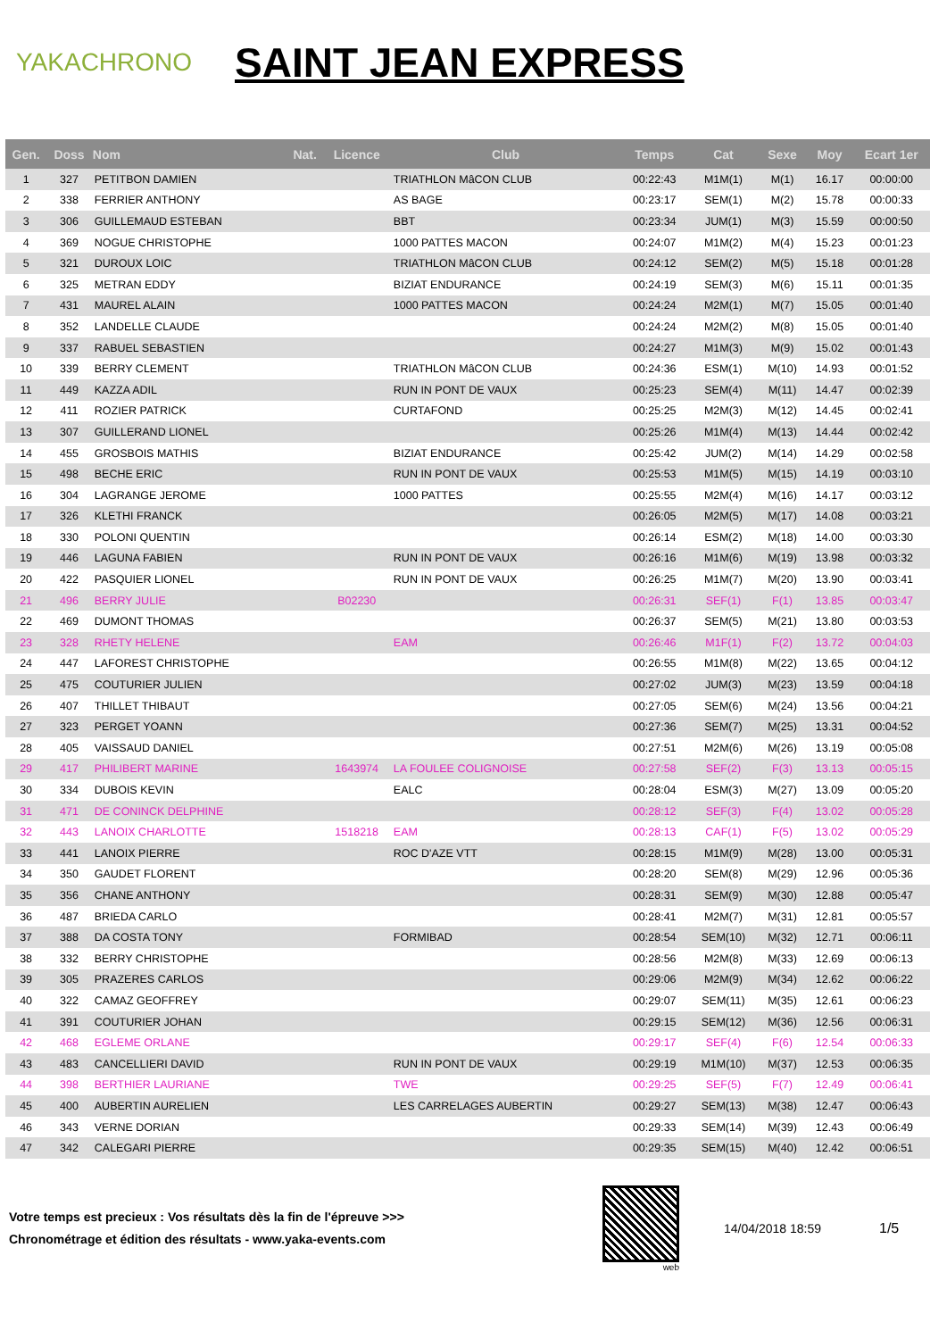YAKACHRONO
SAINT JEAN EXPRESS
| Gen. | Doss | Nom | Nat. | Licence | Club | Temps | Cat | Sexe | Moy | Ecart 1er |
| --- | --- | --- | --- | --- | --- | --- | --- | --- | --- | --- |
| 1 | 327 | PETITBON DAMIEN | | | TRIATHLON MâCON CLUB | 00:22:43 | M1M(1) | M(1) | 16.17 | 00:00:00 |
| 2 | 338 | FERRIER ANTHONY | | | AS BAGE | 00:23:17 | SEM(1) | M(2) | 15.78 | 00:00:33 |
| 3 | 306 | GUILLEMAUD ESTEBAN | | | BBT | 00:23:34 | JUM(1) | M(3) | 15.59 | 00:00:50 |
| 4 | 369 | NOGUE CHRISTOPHE | | | 1000 PATTES MACON | 00:24:07 | M1M(2) | M(4) | 15.23 | 00:01:23 |
| 5 | 321 | DUROUX LOIC | | | TRIATHLON MâCON CLUB | 00:24:12 | SEM(2) | M(5) | 15.18 | 00:01:28 |
| 6 | 325 | METRAN EDDY | | | BIZIAT ENDURANCE | 00:24:19 | SEM(3) | M(6) | 15.11 | 00:01:35 |
| 7 | 431 | MAUREL ALAIN | | | 1000 PATTES MACON | 00:24:24 | M2M(1) | M(7) | 15.05 | 00:01:40 |
| 8 | 352 | LANDELLE CLAUDE | | | | 00:24:24 | M2M(2) | M(8) | 15.05 | 00:01:40 |
| 9 | 337 | RABUEL SEBASTIEN | | | | 00:24:27 | M1M(3) | M(9) | 15.02 | 00:01:43 |
| 10 | 339 | BERRY CLEMENT | | | TRIATHLON MâCON CLUB | 00:24:36 | ESM(1) | M(10) | 14.93 | 00:01:52 |
| 11 | 449 | KAZZA ADIL | | | RUN IN PONT DE VAUX | 00:25:23 | SEM(4) | M(11) | 14.47 | 00:02:39 |
| 12 | 411 | ROZIER PATRICK | | | CURTAFOND | 00:25:25 | M2M(3) | M(12) | 14.45 | 00:02:41 |
| 13 | 307 | GUILLERAND LIONEL | | | | 00:25:26 | M1M(4) | M(13) | 14.44 | 00:02:42 |
| 14 | 455 | GROSBOIS MATHIS | | | BIZIAT ENDURANCE | 00:25:42 | JUM(2) | M(14) | 14.29 | 00:02:58 |
| 15 | 498 | BECHE ERIC | | | RUN IN PONT DE VAUX | 00:25:53 | M1M(5) | M(15) | 14.19 | 00:03:10 |
| 16 | 304 | LAGRANGE JEROME | | | 1000 PATTES | 00:25:55 | M2M(4) | M(16) | 14.17 | 00:03:12 |
| 17 | 326 | KLETHI FRANCK | | | | 00:26:05 | M2M(5) | M(17) | 14.08 | 00:03:21 |
| 18 | 330 | POLONI QUENTIN | | | | 00:26:14 | ESM(2) | M(18) | 14.00 | 00:03:30 |
| 19 | 446 | LAGUNA FABIEN | | | RUN IN PONT DE VAUX | 00:26:16 | M1M(6) | M(19) | 13.98 | 00:03:32 |
| 20 | 422 | PASQUIER LIONEL | | | RUN IN PONT DE VAUX | 00:26:25 | M1M(7) | M(20) | 13.90 | 00:03:41 |
| 21 | 496 | BERRY JULIE | | B02230 | | 00:26:31 | SEF(1) | F(1) | 13.85 | 00:03:47 |
| 22 | 469 | DUMONT THOMAS | | | | 00:26:37 | SEM(5) | M(21) | 13.80 | 00:03:53 |
| 23 | 328 | RHETY HELENE | | | EAM | 00:26:46 | M1F(1) | F(2) | 13.72 | 00:04:03 |
| 24 | 447 | LAFOREST CHRISTOPHE | | | | 00:26:55 | M1M(8) | M(22) | 13.65 | 00:04:12 |
| 25 | 475 | COUTURIER JULIEN | | | | 00:27:02 | JUM(3) | M(23) | 13.59 | 00:04:18 |
| 26 | 407 | THILLET THIBAUT | | | | 00:27:05 | SEM(6) | M(24) | 13.56 | 00:04:21 |
| 27 | 323 | PERGET YOANN | | | | 00:27:36 | SEM(7) | M(25) | 13.31 | 00:04:52 |
| 28 | 405 | VAISSAUD DANIEL | | | | 00:27:51 | M2M(6) | M(26) | 13.19 | 00:05:08 |
| 29 | 417 | PHILIBERT MARINE | | 1643974 | LA FOULEE COLIGNOISE | 00:27:58 | SEF(2) | F(3) | 13.13 | 00:05:15 |
| 30 | 334 | DUBOIS KEVIN | | | EALC | 00:28:04 | ESM(3) | M(27) | 13.09 | 00:05:20 |
| 31 | 471 | DE CONINCK DELPHINE | | | | 00:28:12 | SEF(3) | F(4) | 13.02 | 00:05:28 |
| 32 | 443 | LANOIX CHARLOTTE | | 1518218 | EAM | 00:28:13 | CAF(1) | F(5) | 13.02 | 00:05:29 |
| 33 | 441 | LANOIX PIERRE | | | ROC D'AZE VTT | 00:28:15 | M1M(9) | M(28) | 13.00 | 00:05:31 |
| 34 | 350 | GAUDET FLORENT | | | | 00:28:20 | SEM(8) | M(29) | 12.96 | 00:05:36 |
| 35 | 356 | CHANE ANTHONY | | | | 00:28:31 | SEM(9) | M(30) | 12.88 | 00:05:47 |
| 36 | 487 | BRIEDA CARLO | | | | 00:28:41 | M2M(7) | M(31) | 12.81 | 00:05:57 |
| 37 | 388 | DA COSTA TONY | | | FORMIBAD | 00:28:54 | SEM(10) | M(32) | 12.71 | 00:06:11 |
| 38 | 332 | BERRY CHRISTOPHE | | | | 00:28:56 | M2M(8) | M(33) | 12.69 | 00:06:13 |
| 39 | 305 | PRAZERES CARLOS | | | | 00:29:06 | M2M(9) | M(34) | 12.62 | 00:06:22 |
| 40 | 322 | CAMAZ GEOFFREY | | | | 00:29:07 | SEM(11) | M(35) | 12.61 | 00:06:23 |
| 41 | 391 | COUTURIER JOHAN | | | | 00:29:15 | SEM(12) | M(36) | 12.56 | 00:06:31 |
| 42 | 468 | EGLEME ORLANE | | | | 00:29:17 | SEF(4) | F(6) | 12.54 | 00:06:33 |
| 43 | 483 | CANCELLIERI DAVID | | | RUN IN PONT DE VAUX | 00:29:19 | M1M(10) | M(37) | 12.53 | 00:06:35 |
| 44 | 398 | BERTHIER LAURIANE | | | TWE | 00:29:25 | SEF(5) | F(7) | 12.49 | 00:06:41 |
| 45 | 400 | AUBERTIN AURELIEN | | | LES CARRELAGES AUBERTIN | 00:29:27 | SEM(13) | M(38) | 12.47 | 00:06:43 |
| 46 | 343 | VERNE DORIAN | | | | 00:29:33 | SEM(14) | M(39) | 12.43 | 00:06:49 |
| 47 | 342 | CALEGARI PIERRE | | | | 00:29:35 | SEM(15) | M(40) | 12.42 | 00:06:51 |
Votre temps est precieux : Vos résultats dès la fin de l'épreuve >>>
Chronométrage et édition des résultats - www.yaka-events.com
web
14/04/2018 18:59 1/5